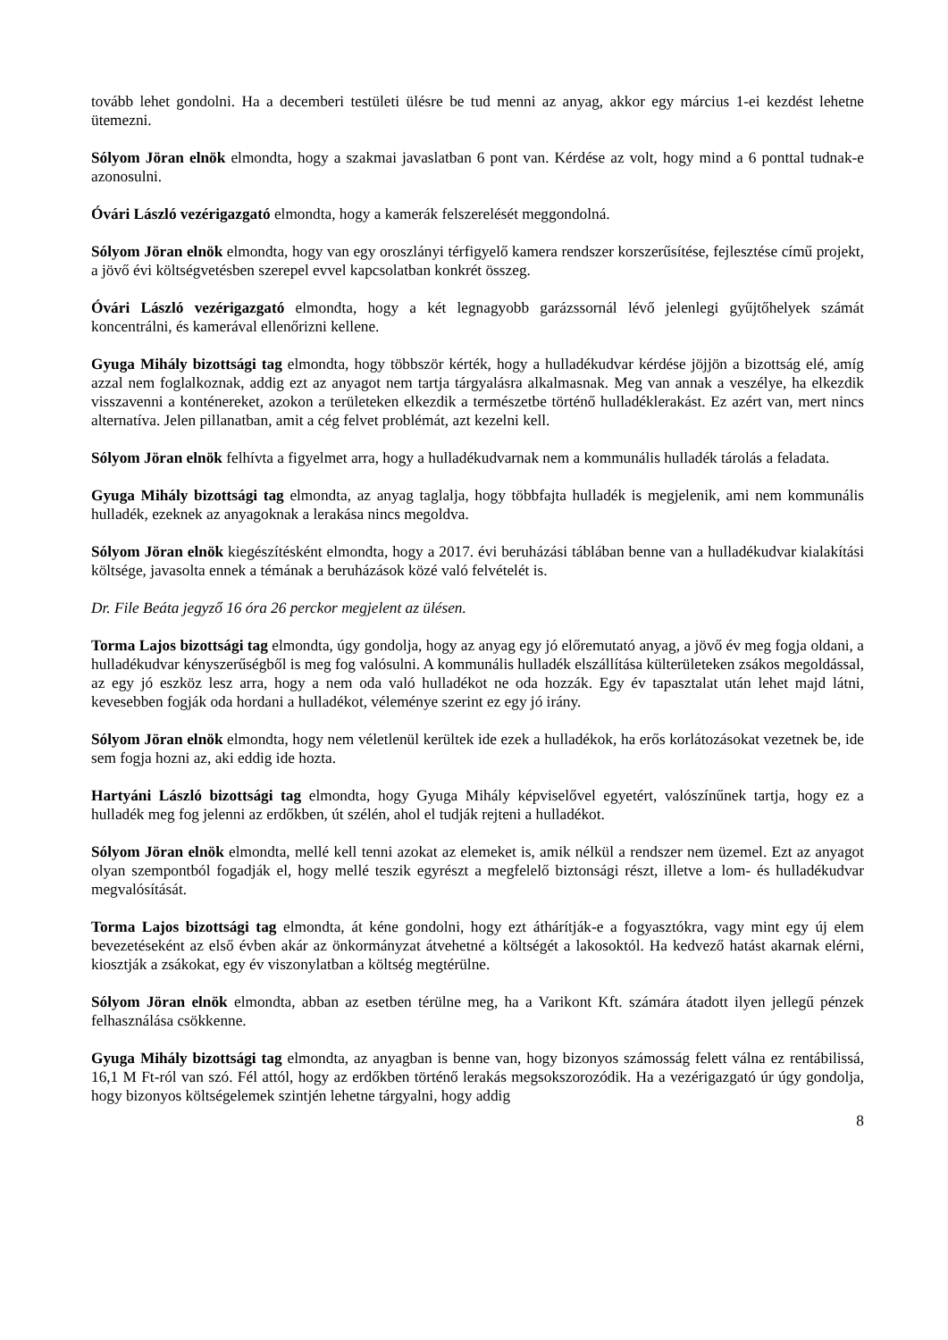tovább lehet gondolni. Ha a decemberi testületi ülésre be tud menni az anyag, akkor egy március 1-ei kezdést lehetne ütemezni.
Sólyom Jöran elnök elmondta, hogy a szakmai javaslatban 6 pont van. Kérdése az volt, hogy mind a 6 ponttal tudnak-e azonosulni.
Óvári László vezérigazgató elmondta, hogy a kamerák felszerelését meggondolná.
Sólyom Jöran elnök elmondta, hogy van egy oroszlányi térfigyelő kamera rendszer korszerűsítése, fejlesztése című projekt, a jövő évi költségvetésben szerepel evvel kapcsolatban konkrét összeg.
Óvári László vezérigazgató elmondta, hogy a két legnagyobb garázssornál lévő jelenlegi gyűjtőhelyek számát koncentrálni, és kamerával ellenőrizni kellene.
Gyuga Mihály bizottsági tag elmondta, hogy többször kérték, hogy a hulladékudvar kérdése jöjjön a bizottság elé, amíg azzal nem foglalkoznak, addig ezt az anyagot nem tartja tárgyalásra alkalmasnak. Meg van annak a veszélye, ha elkezdik visszavenni a konténereket, azokon a területeken elkezdik a természetbe történő hulladéklerakást. Ez azért van, mert nincs alternatíva. Jelen pillanatban, amit a cég felvet problémát, azt kezelni kell.
Sólyom Jöran elnök felhívta a figyelmet arra, hogy a hulladékudvarnak nem a kommunális hulladék tárolás a feladata.
Gyuga Mihály bizottsági tag elmondta, az anyag taglalja, hogy többfajta hulladék is megjelenik, ami nem kommunális hulladék, ezeknek az anyagoknak a lerakása nincs megoldva.
Sólyom Jöran elnök kiegészítésként elmondta, hogy a 2017. évi beruházási táblában benne van a hulladékudvar kialakítási költsége, javasolta ennek a témának a beruházások közé való felvételét is.
Dr. File Beáta jegyző 16 óra 26 perckor megjelent az ülésen.
Torma Lajos bizottsági tag elmondta, úgy gondolja, hogy az anyag egy jó előremutató anyag, a jövő év meg fogja oldani, a hulladékudvar kényszerűségből is meg fog valósulni. A kommunális hulladék elszállítása külterületeken zsákos megoldással, az egy jó eszköz lesz arra, hogy a nem oda való hulladékot ne oda hozzák. Egy év tapasztalat után lehet majd látni, kevesebben fogják oda hordani a hulladékot, véleménye szerint ez egy jó irány.
Sólyom Jöran elnök elmondta, hogy nem véletlenül kerültek ide ezek a hulladékok, ha erős korlátozásokat vezetnek be, ide sem fogja hozni az, aki eddig ide hozta.
Hartyáni László bizottsági tag elmondta, hogy Gyuga Mihály képviselővel egyetért, valószínűnek tartja, hogy ez a hulladék meg fog jelenni az erdőkben, út szélén, ahol el tudják rejteni a hulladékot.
Sólyom Jöran elnök elmondta, mellé kell tenni azokat az elemeket is, amik nélkül a rendszer nem üzemel. Ezt az anyagot olyan szempontból fogadják el, hogy mellé teszik egyrészt a megfelelő biztonsági részt, illetve a lom- és hulladékudvar megvalósítását.
Torma Lajos bizottsági tag elmondta, át kéne gondolni, hogy ezt áthárítják-e a fogyasztókra, vagy mint egy új elem bevezetéseként az első évben akár az önkormányzat átvehetné a költségét a lakosoktól. Ha kedvező hatást akarnak elérni, kiosztják a zsákokat, egy év viszonylatban a költség megtérülne.
Sólyom Jöran elnök elmondta, abban az esetben térülne meg, ha a Varikont Kft. számára átadott ilyen jellegű pénzek felhasználása csökkenne.
Gyuga Mihály bizottsági tag elmondta, az anyagban is benne van, hogy bizonyos számosság felett válna ez rentábilissá, 16,1 M Ft-ról van szó. Fél attól, hogy az erdőkben történő lerakás megsokszorozódik. Ha a vezérigazgató úr úgy gondolja, hogy bizonyos költségelemek szintjén lehetne tárgyalni, hogy addig
8